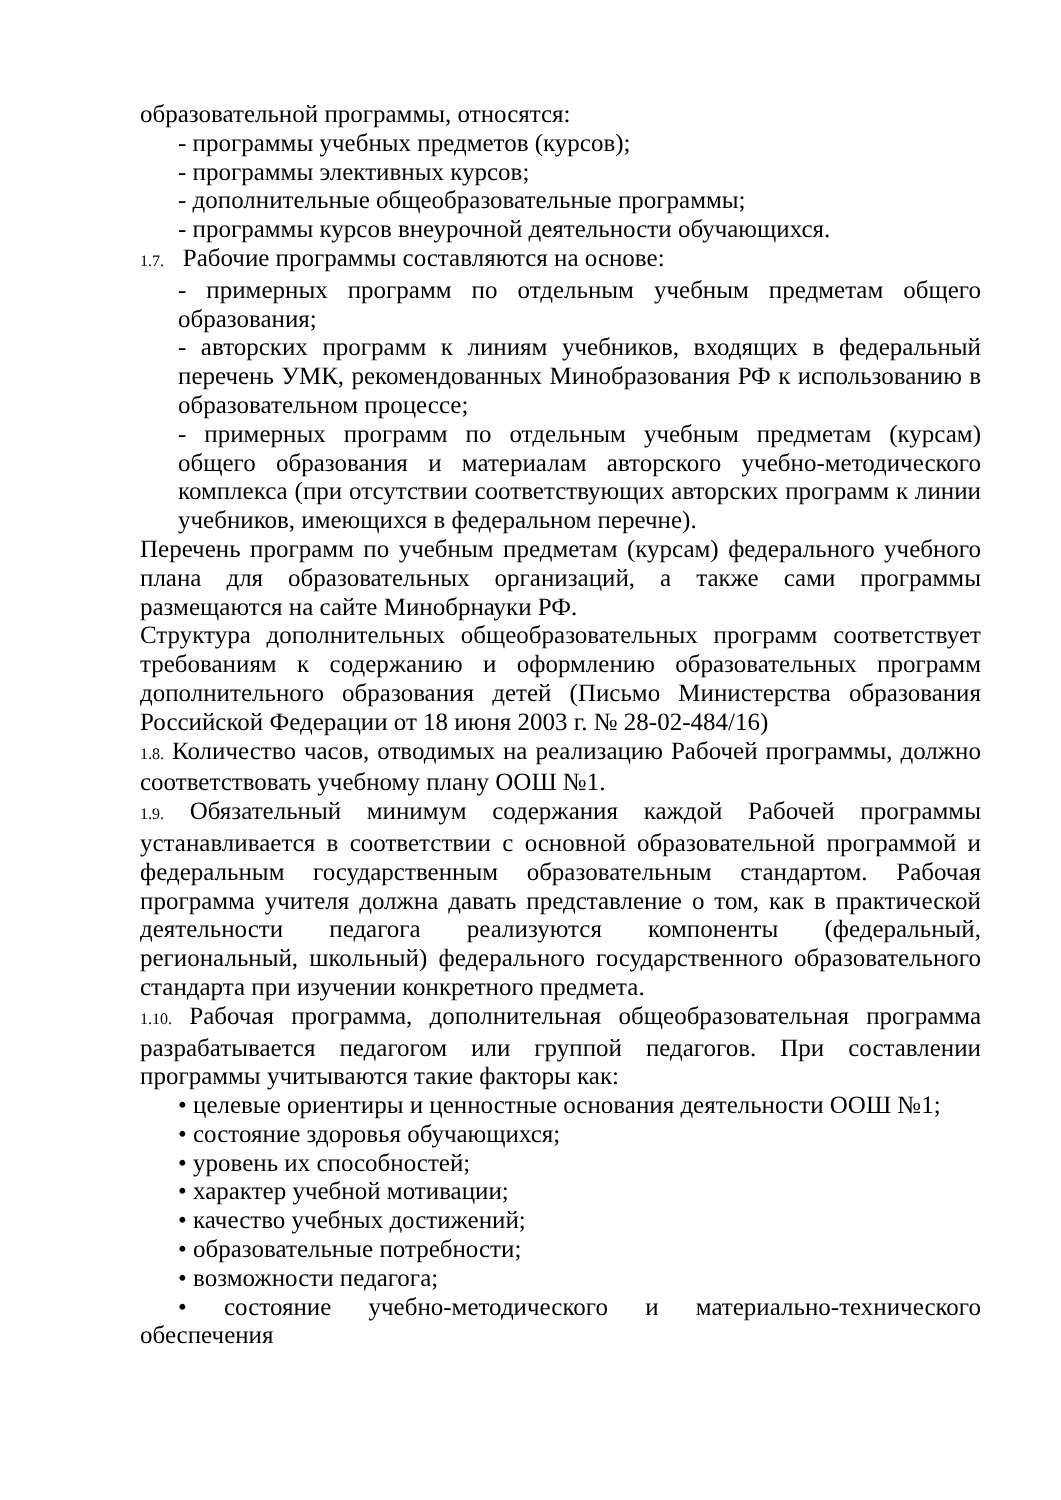образовательной программы, относятся:
- программы учебных предметов (курсов);
- программы элективных курсов;
- дополнительные общеобразовательные программы;
- программы курсов внеурочной деятельности обучающихся.
1.7. Рабочие программы составляются на основе:
- примерных программ по отдельным учебным предметам общего образования;
- авторских программ к линиям учебников, входящих в федеральный перечень УМК, рекомендованных Минобразования РФ к использованию в образовательном процессе;
- примерных программ по отдельным учебным предметам (курсам) общего образования и материалам авторского учебно-методического комплекса (при отсутствии соответствующих авторских программ к линии учебников, имеющихся в федеральном перечне).
Перечень программ по учебным предметам (курсам) федерального учебного плана для образовательных организаций, а также сами программы размещаются на сайте Минобрнауки РФ.
Структура дополнительных общеобразовательных программ соответствует требованиям к содержанию и оформлению образовательных программ дополнительного образования детей (Письмо Министерства образования Российской Федерации от 18 июня 2003 г. № 28-02-484/16)
1.8. Количество часов, отводимых на реализацию Рабочей программы, должно соответствовать учебному плану ООШ №1.
1.9. Обязательный минимум содержания каждой Рабочей программы устанавливается в соответствии с основной образовательной программой и федеральным государственным образовательным стандартом. Рабочая программа учителя должна давать представление о том, как в практической деятельности педагога реализуются компоненты (федеральный, региональный, школьный) федерального государственного образовательного стандарта при изучении конкретного предмета.
1.10. Рабочая программа, дополнительная общеобразовательная программа разрабатывается педагогом или группой педагогов. При составлении программы учитываются такие факторы как:
• целевые ориентиры и ценностные основания деятельности ООШ №1;
• состояние здоровья обучающихся;
• уровень их способностей;
• характер учебной мотивации;
• качество учебных достижений;
• образовательные потребности;
• возможности педагога;
• состояние учебно-методического и материально-технического обеспечения